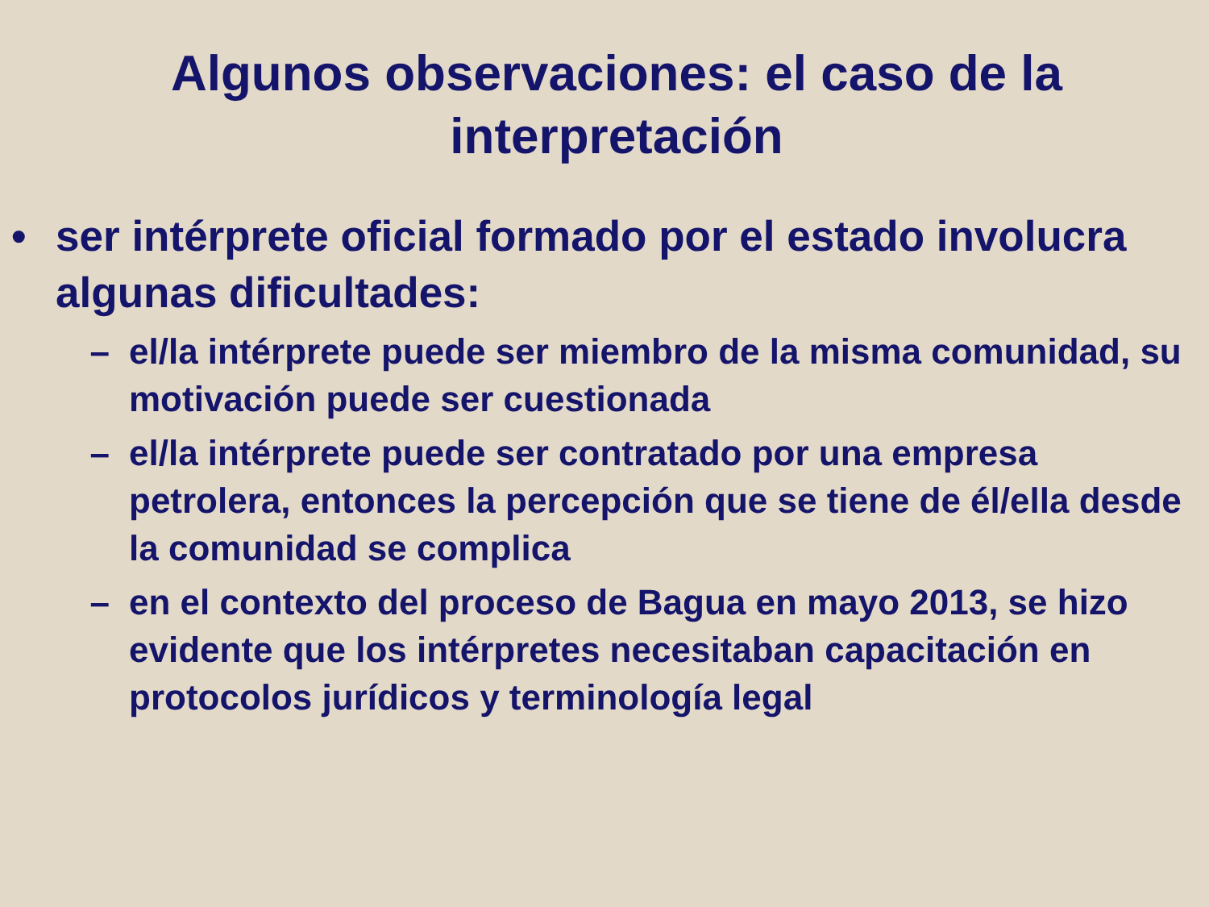Algunos observaciones: el caso de la interpretación
• ser intérprete oficial formado por el estado involucra algunas dificultades:
– el/la intérprete puede ser miembro de la misma comunidad, su motivación puede ser cuestionada
– el/la intérprete puede ser contratado por una empresa petrolera, entonces la percepción que se tiene de él/ella desde la comunidad se complica
– en el contexto del proceso de Bagua en mayo 2013, se hizo evidente que los intérpretes necesitaban capacitación en protocolos jurídicos y terminología legal